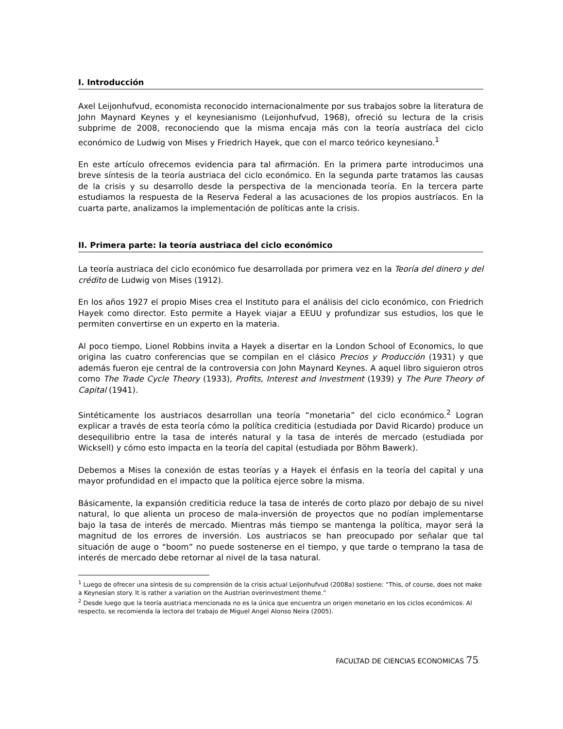I. Introducción
Axel Leijonhufvud, economista reconocido internacionalmente por sus trabajos sobre la literatura de John Maynard Keynes y el keynesianismo (Leijonhufvud, 1968), ofreció su lectura de la crisis subprime de 2008, reconociendo que la misma encaja más con la teoría austríaca del ciclo económico de Ludwig von Mises y Friedrich Hayek, que con el marco teórico keynesiano.<sup>1</sup>
En este artículo ofrecemos evidencia para tal afirmación. En la primera parte introducimos una breve síntesis de la teoría austriaca del ciclo económico. En la segunda parte tratamos las causas de la crisis y su desarrollo desde la perspectiva de la mencionada teoría. En la tercera parte estudiamos la respuesta de la Reserva Federal a las acusaciones de los propios austríacos. En la cuarta parte, analizamos la implementación de políticas ante la crisis.
II. Primera parte: la teoría austriaca del ciclo económico
La teoría austriaca del ciclo económico fue desarrollada por primera vez en la Teoría del dinero y del crédito de Ludwig von Mises (1912).
En los años 1927 el propio Mises crea el Instituto para el análisis del ciclo económico, con Friedrich Hayek como director. Esto permite a Hayek viajar a EEUU y profundizar sus estudios, los que le permiten convertirse en un experto en la materia.
Al poco tiempo, Lionel Robbins invita a Hayek a disertar en la London School of Economics, lo que origina las cuatro conferencias que se compilan en el clásico Precios y Producción (1931) y que además fueron eje central de la controversia con John Maynard Keynes. A aquel libro siguieron otros como The Trade Cycle Theory (1933), Profits, Interest and Investment (1939) y The Pure Theory of Capital (1941).
Sintéticamente los austriacos desarrollan una teoría “monetaria” del ciclo económico.<sup>2</sup> Logran explicar a través de esta teoría cómo la política crediticia (estudiada por David Ricardo) produce un desequilibrio entre la tasa de interés natural y la tasa de interés de mercado (estudiada por Wicksell) y cómo esto impacta en la teoría del capital (estudiada por Böhm Bawerk).
Debemos a Mises la conexión de estas teorías y a Hayek el énfasis en la teoría del capital y una mayor profundidad en el impacto que la política ejerce sobre la misma.
Básicamente, la expansión crediticia reduce la tasa de interés de corto plazo por debajo de su nivel natural, lo que alienta un proceso de mala-inversión de proyectos que no podían implementarse bajo la tasa de interés de mercado. Mientras más tiempo se mantenga la política, mayor será la magnitud de los errores de inversión. Los austriacos se han preocupado por señalar que tal situación de auge o “boom” no puede sostenerse en el tiempo, y que tarde o temprano la tasa de interés de mercado debe retornar al nivel de la tasa natural.
<sup>1</sup> Luego de ofrecer una síntesis de su comprensión de la crisis actual Leijonhufvud (2008a) sostiene: “This, of course, does not make a Keynesian story. It is rather a variation on the Austrian overinvestment theme.”
<sup>2</sup> Desde luego que la teoría austriaca mencionada no es la única que encuentra un origen monetario en los ciclos económicos. Al respecto, se recomienda la lectora del trabajo de Miguel Angel Alonso Neira (2005).
FACULTAD DE CIENCIAS ECONOMICAS 75